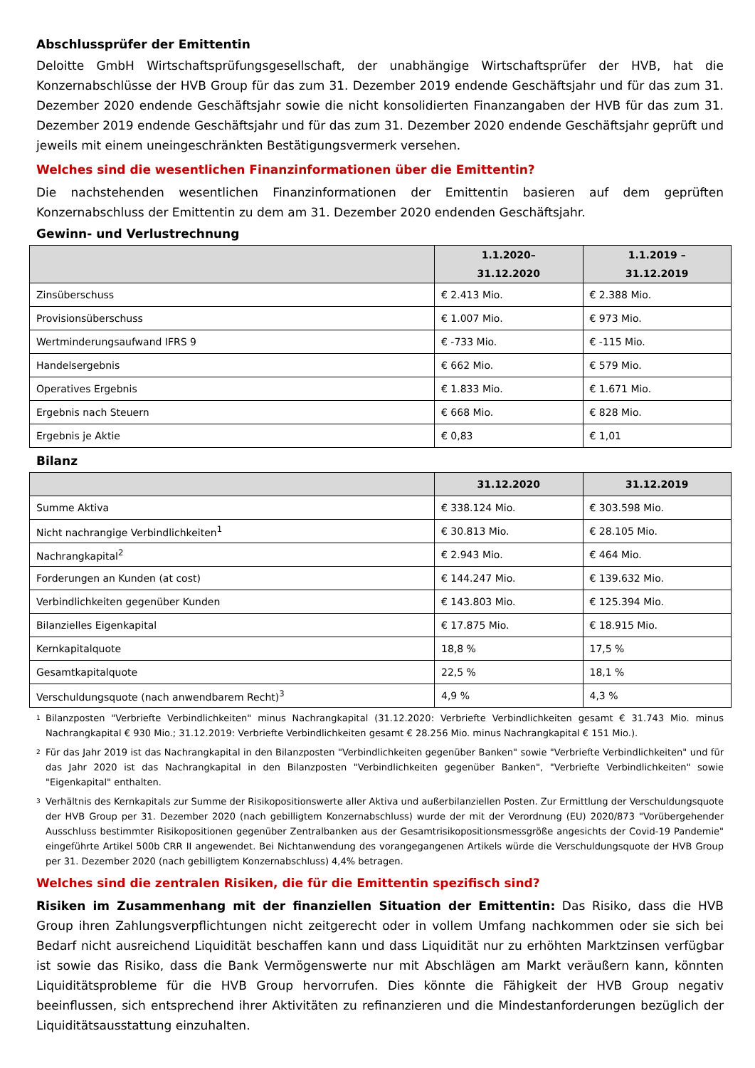Abschlussprüfer der Emittentin
Deloitte GmbH Wirtschaftsprüfungsgesellschaft, der unabhängige Wirtschaftsprüfer der HVB, hat die Konzernabschlüsse der HVB Group für das zum 31. Dezember 2019 endende Geschäftsjahr und für das zum 31. Dezember 2020 endende Geschäftsjahr sowie die nicht konsolidierten Finanzangaben der HVB für das zum 31. Dezember 2019 endende Geschäftsjahr und für das zum 31. Dezember 2020 endende Geschäftsjahr geprüft und jeweils mit einem uneingeschränkten Bestätigungsvermerk versehen.
Welches sind die wesentlichen Finanzinformationen über die Emittentin?
Die nachstehenden wesentlichen Finanzinformationen der Emittentin basieren auf dem geprüften Konzernabschluss der Emittentin zu dem am 31. Dezember 2020 endenden Geschäftsjahr.
Gewinn- und Verlustrechnung
| | 1.1.2020– 31.12.2020 | 1.1.2019 – 31.12.2019 |
| --- | --- | --- |
| Zinsüberschuss | € 2.413 Mio. | € 2.388 Mio. |
| Provisionsüberschuss | € 1.007 Mio. | € 973 Mio. |
| Wertminderungsaufwand IFRS 9 | € -733 Mio. | € -115 Mio. |
| Handelsergebnis | € 662 Mio. | € 579 Mio. |
| Operatives Ergebnis | € 1.833 Mio. | € 1.671 Mio. |
| Ergebnis nach Steuern | € 668 Mio. | € 828 Mio. |
| Ergebnis je Aktie | € 0,83 | € 1,01 |
Bilanz
| | 31.12.2020 | 31.12.2019 |
| --- | --- | --- |
| Summe Aktiva | € 338.124 Mio. | € 303.598 Mio. |
| Nicht nachrangige Verbindlichkeiten<sup>1</sup> | € 30.813 Mio. | € 28.105 Mio. |
| Nachrangkapital<sup>2</sup> | € 2.943 Mio. | € 464 Mio. |
| Forderungen an Kunden (at cost) | € 144.247 Mio. | € 139.632 Mio. |
| Verbindlichkeiten gegenüber Kunden | € 143.803 Mio. | € 125.394 Mio. |
| Bilanzielles Eigenkapital | € 17.875 Mio. | € 18.915 Mio. |
| Kernkapitalquote | 18,8 % | 17,5 % |
| Gesamtkapitalquote | 22,5 % | 18,1 % |
| Verschuldungsquote (nach anwendbarem Recht)<sup>3</sup> | 4,9 % | 4,3 % |
1
Bilanzposten "Verbriefte Verbindlichkeiten" minus Nachrangkapital (31.12.2020: Verbriefte Verbindlichkeiten gesamt € 31.743 Mio. minus Nachrangkapital € 930 Mio.; 31.12.2019: Verbriefte Verbindlichkeiten gesamt € 28.256 Mio. minus Nachrangkapital € 151 Mio.).
2
Für das Jahr 2019 ist das Nachrangkapital in den Bilanzposten "Verbindlichkeiten gegenüber Banken" sowie "Verbriefte Verbindlichkeiten" und für das Jahr 2020 ist das Nachrangkapital in den Bilanzposten "Verbindlichkeiten gegenüber Banken", "Verbriefte Verbindlichkeiten" sowie "Eigenkapital" enthalten.
3
Verhältnis des Kernkapitals zur Summe der Risikopositionswerte aller Aktiva und außerbilanziellen Posten. Zur Ermittlung der Verschuldungsquote der HVB Group per 31. Dezember 2020 (nach gebilligtem Konzernabschluss) wurde der mit der Verordnung (EU) 2020/873 "Vorübergehender Ausschluss bestimmter Risikopositionen gegenüber Zentralbanken aus der Gesamtrisikopositionsmessgröße angesichts der Covid-19 Pandemie" eingeführte Artikel 500b CRR II angewendet. Bei Nichtanwendung des vorangegangenen Artikels würde die Verschuldungsquote der HVB Group per 31. Dezember 2020 (nach gebilligtem Konzernabschluss) 4,4% betragen.
Welches sind die zentralen Risiken, die für die Emittentin spezifisch sind?
Risiken im Zusammenhang mit der finanziellen Situation der Emittentin: Das Risiko, dass die HVB Group ihren Zahlungsverpflichtungen nicht zeitgerecht oder in vollem Umfang nachkommen oder sie sich bei Bedarf nicht ausreichend Liquidität beschaffen kann und dass Liquidität nur zu erhöhten Marktzinsen verfügbar ist sowie das Risiko, dass die Bank Vermögenswerte nur mit Abschlägen am Markt veräußern kann, könnten Liquiditätsprobleme für die HVB Group hervorrufen. Dies könnte die Fähigkeit der HVB Group negativ beeinflussen, sich entsprechend ihrer Aktivitäten zu refinanzieren und die Mindestanforderungen bezüglich der Liquiditätsausstattung einzuhalten.